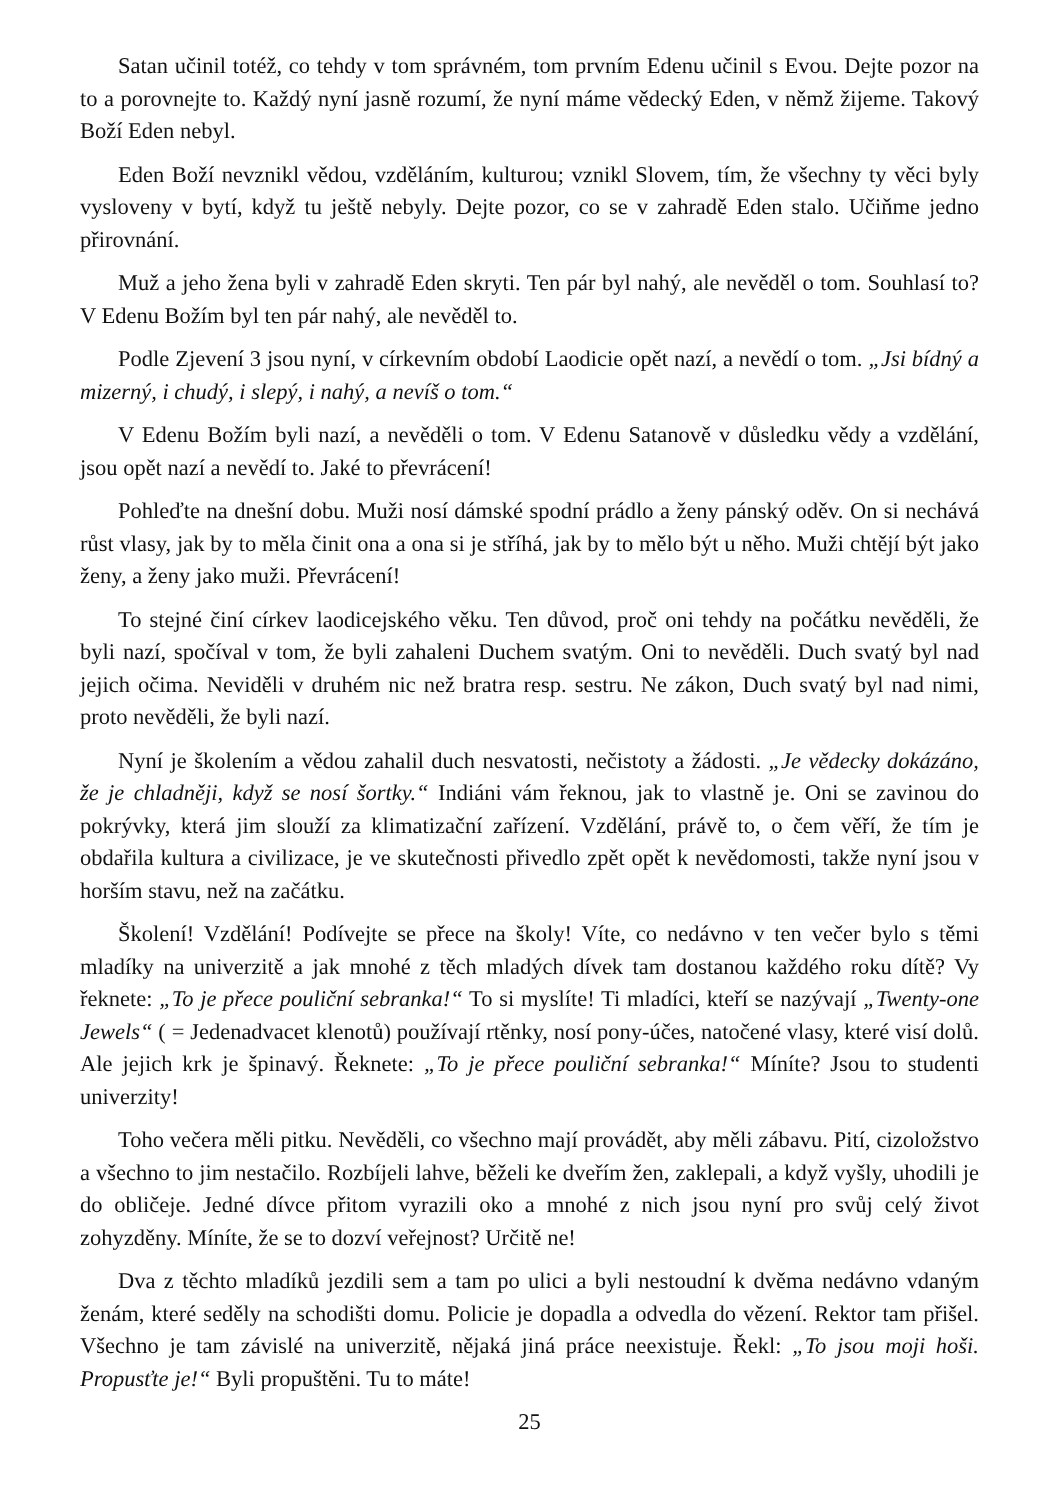Satan učinil totéž, co tehdy v tom správném, tom prvním Edenu učinil s Evou. Dejte pozor na to a porovnejte to. Každý nyní jasně rozumí, že nyní máme vědecký Eden, v němž žijeme. Takový Boží Eden nebyl.
Eden Boží nevznikl vědou, vzděláním, kulturou; vznikl Slovem, tím, že všechny ty věci byly vysloveny v bytí, když tu ještě nebyly. Dejte pozor, co se v zahradě Eden stalo. Učiňme jedno přirovnání.
Muž a jeho žena byli v zahradě Eden skryti. Ten pár byl nahý, ale nevěděl o tom. Souhlasí to? V Edenu Božím byl ten pár nahý, ale nevěděl to.
Podle Zjevení 3 jsou nyní, v církevním období Laodicie opět nazí, a nevědí o tom. „Jsi bídný a mizerný, i chudý, i slepý, i nahý, a nevíš o tom.“
V Edenu Božím byli nazí, a nevěděli o tom. V Edenu Satanově v důsledku vědy a vzdělání, jsou opět nazí a nevědí to. Jaké to převrácení!
Pohleďte na dnešní dobu. Muži nosí dámské spodní prádlo a ženy pánský oděv. On si nechává růst vlasy, jak by to měla činit ona a ona si je stříhá, jak by to mělo být u něho. Muži chtějí být jako ženy, a ženy jako muži. Převrácení!
To stejné činí církev laodicejského věku. Ten důvod, proč oni tehdy na počátku nevěděli, že byli nazí, spočíval v tom, že byli zahaleni Duchem svatým. Oni to nevěděli. Duch svatý byl nad jejich očima. Neviděli v druhém nic než bratra resp. sestru. Ne zákon, Duch svatý byl nad nimi, proto nevěděli, že byli nazí.
Nyní je školením a vědou zahalil duch nesvatosti, nečistoty a žádosti. „Je vědecky dokázáno, že je chladněji, když se nosí šortky.“ Indiáni vám řeknou, jak to vlastně je. Oni se zavinou do pokrývky, která jim slouží za klimatizační zařízení. Vzdělání, právě to, o čem věří, že tím je obdařila kultura a civilizace, je ve skutečnosti přivedlo zpět opět k nevědomosti, takže nyní jsou v horším stavu, než na začátku.
Školení! Vzdělání! Podívejte se přece na školy! Víte, co nedávno v ten večer bylo s těmi mladíky na univerzitě a jak mnohé z těch mladých dívek tam dostanou každého roku dítě? Vy řeknete: „To je přece pouliční sebranka!“ To si myslíte! Ti mladíci, kteří se nazývají „Twenty-one Jewels“ ( = Jedenadvacet klenotů) používají rtěnky, nosí pony-účes, natočené vlasy, které visí dolů. Ale jejich krk je špinavý. Řeknete: „To je přece pouliční sebranka!“ Míníte? Jsou to studenti univerzity!
Toho večera měli pitku. Nevěděli, co všechno mají provádět, aby měli zábavu. Pití, cizoložstvo a všechno to jim nestačilo. Rozbíjeli lahve, běželi ke dveřím žen, zaklepali, a když vyšly, uhodili je do obličeje. Jedné dívce přitom vyrazili oko a mnohé z nich jsou nyní pro svůj celý život zohyzděny. Míníte, že se to dozví veřejnost? Určitě ne!
Dva z těchto mladíků jezdili sem a tam po ulici a byli nestoudní k dvěma nedávno vdaným ženám, které seděly na schodišti domu. Policie je dopadla a odvedla do vězení. Rektor tam přišel. Všechno je tam závislé na univerzitě, nějaká jiná práce neexistuje. Řekl: „To jsou moji hoši. Propusťte je!“ Byli propuštěni. Tu to máte!
25